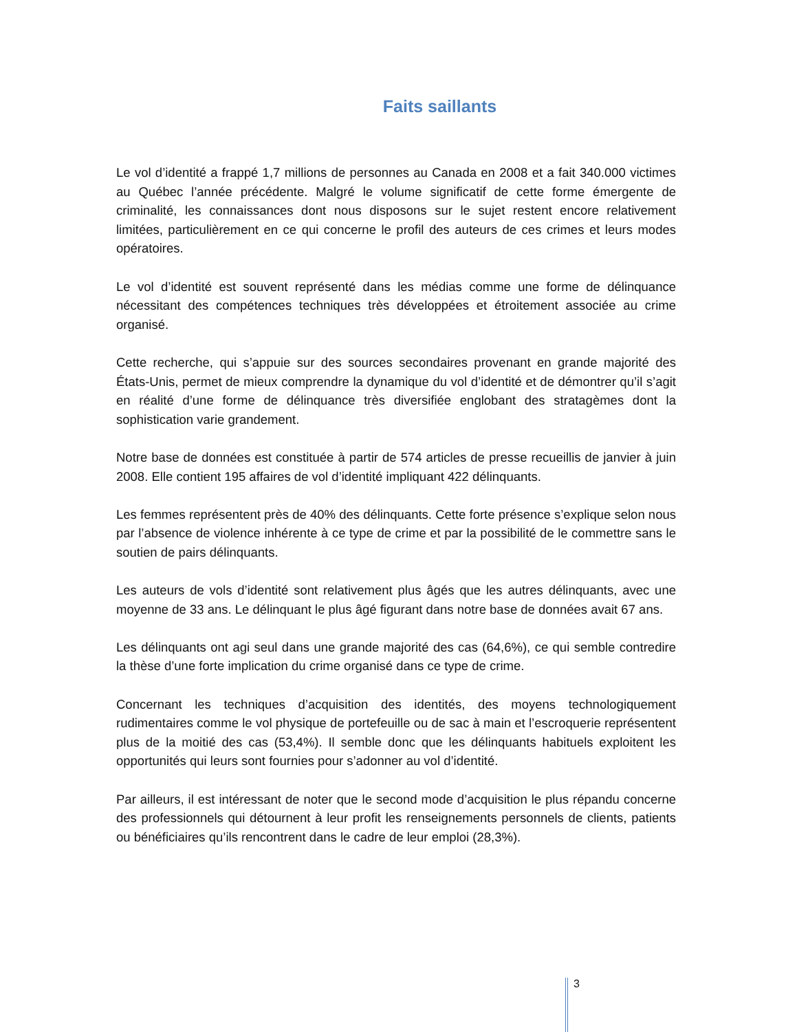Faits saillants
Le vol d’identité a frappé 1,7 millions de personnes au Canada en 2008 et a fait 340.000 victimes au Québec l’année précédente. Malgré le volume significatif de cette forme émergente de criminalité, les connaissances dont nous disposons sur le sujet restent encore relativement limitées, particulièrement en ce qui concerne le profil des auteurs de ces crimes et leurs modes opératoires.
Le vol d’identité est souvent représenté dans les médias comme une forme de délinquance nécessitant des compétences techniques très développées et étroitement associée au crime organisé.
Cette recherche, qui s’appuie sur des sources secondaires provenant en grande majorité des États-Unis, permet de mieux comprendre la dynamique du vol d’identité et de démontrer qu’il s’agit en réalité d’une forme de délinquance très diversifiée englobant des stratagèmes dont la sophistication varie grandement.
Notre base de données est constituée à partir de 574 articles de presse recueillis de janvier à juin 2008. Elle contient 195 affaires de vol d’identité impliquant 422 délinquants.
Les femmes représentent près de 40% des délinquants. Cette forte présence s’explique selon nous par l’absence de violence inhérente à ce type de crime et par la possibilité de le commettre sans le soutien de pairs délinquants.
Les auteurs de vols d’identité sont relativement plus âgés que les autres délinquants, avec une moyenne de 33 ans. Le délinquant le plus âgé figurant dans notre base de données avait 67 ans.
Les délinquants ont agi seul dans une grande majorité des cas (64,6%), ce qui semble contredire la thèse d’une forte implication du crime organisé dans ce type de crime.
Concernant les techniques d’acquisition des identités, des moyens technologiquement rudimentaires comme le vol physique de portefeuille ou de sac à main et l’escroquerie représentent plus de la moitié des cas (53,4%). Il semble donc que les délinquants habituels exploitent les opportunités qui leurs sont fournies pour s’adonner au vol d’identité.
Par ailleurs, il est intéressant de noter que le second mode d’acquisition le plus répandu concerne des professionnels qui détournent à leur profit les renseignements personnels de clients, patients ou bénéficiaires qu’ils rencontrent dans le cadre de leur emploi (28,3%).
3